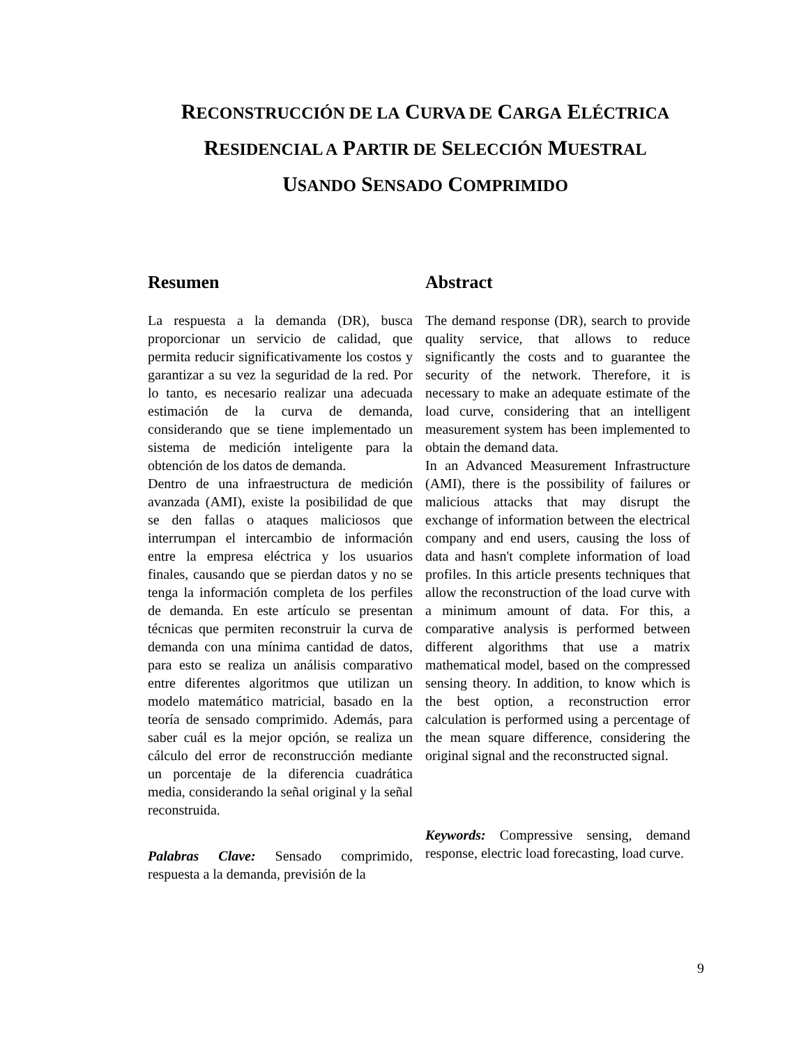RECONSTRUCCIÓN DE LA CURVA DE CARGA ELÉCTRICA
RESIDENCIAL A PARTIR DE SELECCIÓN MUESTRAL
USANDO SENSADO COMPRIMIDO
Resumen
La respuesta a la demanda (DR), busca proporcionar un servicio de calidad, que permita reducir significativamente los costos y garantizar a su vez la seguridad de la red. Por lo tanto, es necesario realizar una adecuada estimación de la curva de demanda, considerando que se tiene implementado un sistema de medición inteligente para la obtención de los datos de demanda.
Dentro de una infraestructura de medición avanzada (AMI), existe la posibilidad de que se den fallas o ataques maliciosos que interrumpan el intercambio de información entre la empresa eléctrica y los usuarios finales, causando que se pierdan datos y no se tenga la información completa de los perfiles de demanda. En este artículo se presentan técnicas que permiten reconstruir la curva de demanda con una mínima cantidad de datos, para esto se realiza un análisis comparativo entre diferentes algoritmos que utilizan un modelo matemático matricial, basado en la teoría de sensado comprimido. Además, para saber cuál es la mejor opción, se realiza un cálculo del error de reconstrucción mediante un porcentaje de la diferencia cuadrática media, considerando la señal original y la señal reconstruida.
Palabras Clave: Sensado comprimido, respuesta a la demanda, previsión de la
Abstract
The demand response (DR), search to provide quality service, that allows to reduce significantly the costs and to guarantee the security of the network. Therefore, it is necessary to make an adequate estimate of the load curve, considering that an intelligent measurement system has been implemented to obtain the demand data.
In an Advanced Measurement Infrastructure (AMI), there is the possibility of failures or malicious attacks that may disrupt the exchange of information between the electrical company and end users, causing the loss of data and hasn't complete information of load profiles. In this article presents techniques that allow the reconstruction of the load curve with a minimum amount of data. For this, a comparative analysis is performed between different algorithms that use a matrix mathematical model, based on the compressed sensing theory. In addition, to know which is the best option, a reconstruction error calculation is performed using a percentage of the mean square difference, considering the original signal and the reconstructed signal.
Keywords: Compressive sensing, demand response, electric load forecasting, load curve.
9